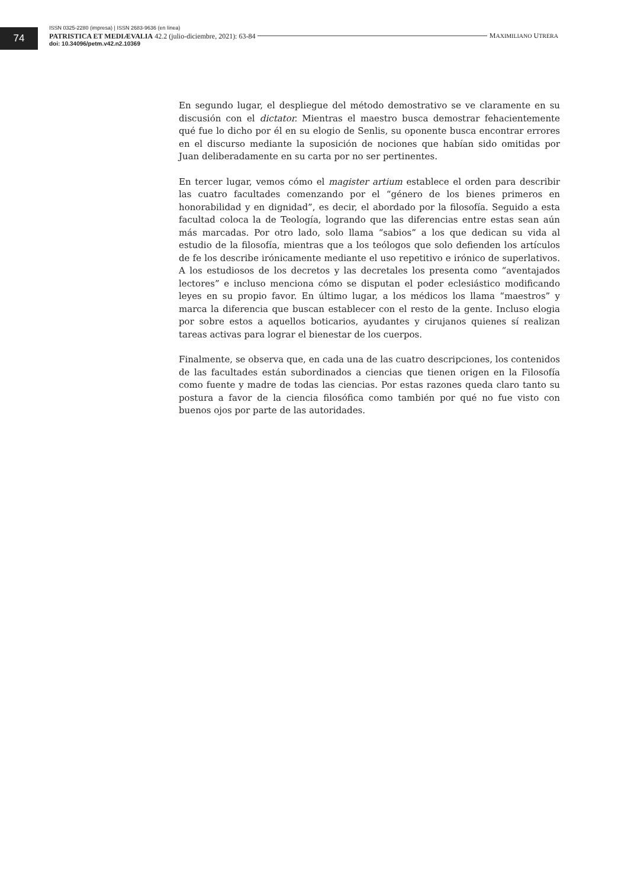74
ISSN 0325-2280 (impresa) | ISSN 2683-9636 (en línea)
PATRISTICA ET MEDIÆVALIA 42.2 (julio-diciembre, 2021): 63-84 MAXIMILIANO UTRERA
doi: 10.34096/petm.v42.n2.10369
En segundo lugar, el despliegue del método demostrativo se ve claramente en su discusión con el dictator. Mientras el maestro busca demostrar fehacientemente qué fue lo dicho por él en su elogio de Senlis, su oponente busca encontrar errores en el discurso mediante la suposición de nociones que habían sido omitidas por Juan deliberadamente en su carta por no ser pertinentes.
En tercer lugar, vemos cómo el magister artium establece el orden para describir las cuatro facultades comenzando por el “género de los bienes primeros en honorabilidad y en dignidad”, es decir, el abordado por la filosofía. Seguido a esta facultad coloca la de Teología, logrando que las diferencias entre estas sean aún más marcadas. Por otro lado, solo llama “sabios” a los que dedican su vida al estudio de la filosofía, mientras que a los teólogos que solo defienden los artículos de fe los describe irónicamente mediante el uso repetitivo e irónico de superlativos. A los estudiosos de los decretos y las decretales los presenta como “aventajados lectores” e incluso menciona cómo se disputan el poder eclesiástico modificando leyes en su propio favor. En último lugar, a los médicos los llama “maestros” y marca la diferencia que buscan establecer con el resto de la gente. Incluso elogia por sobre estos a aquellos boticarios, ayudantes y cirujanos quienes sí realizan tareas activas para lograr el bienestar de los cuerpos.
Finalmente, se observa que, en cada una de las cuatro descripciones, los contenidos de las facultades están subordinados a ciencias que tienen origen en la Filosofía como fuente y madre de todas las ciencias. Por estas razones queda claro tanto su postura a favor de la ciencia filosófica como también por qué no fue visto con buenos ojos por parte de las autoridades.